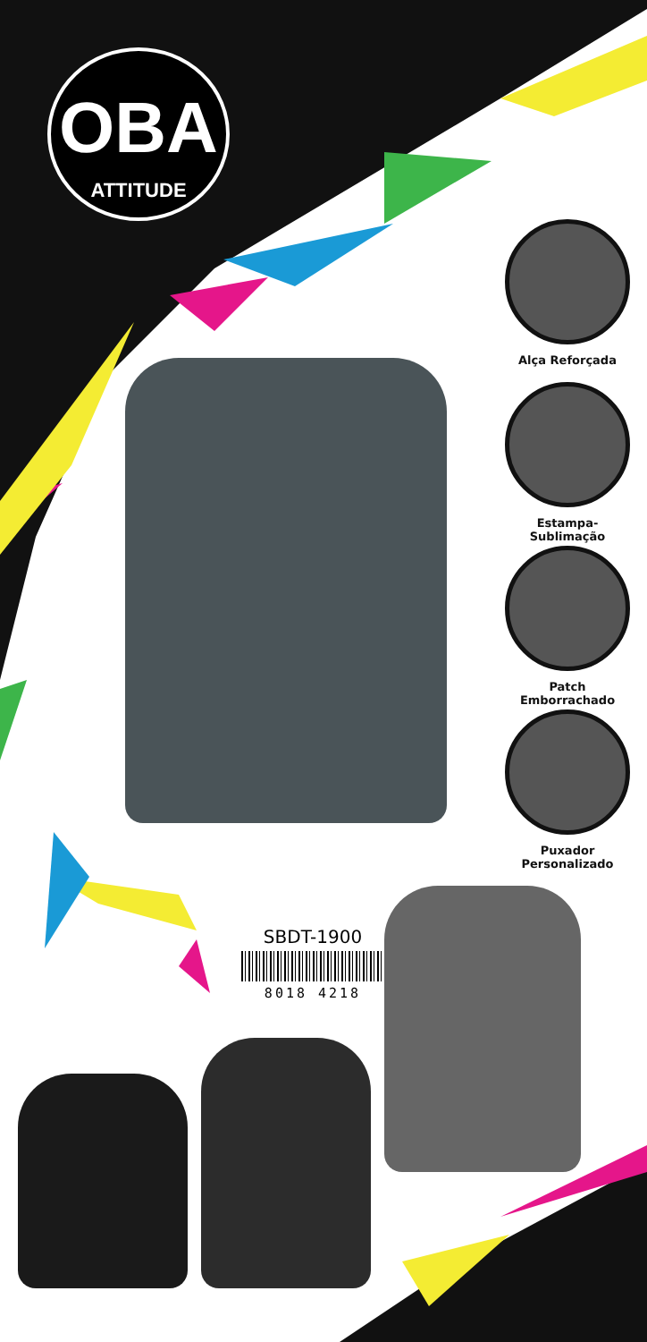OBA
ATTITUDE
Alça Reforçada
Estampa-Sublimação
Patch
Emborrachado
Puxador
Personalizado
SBDT-1900
8018 4218